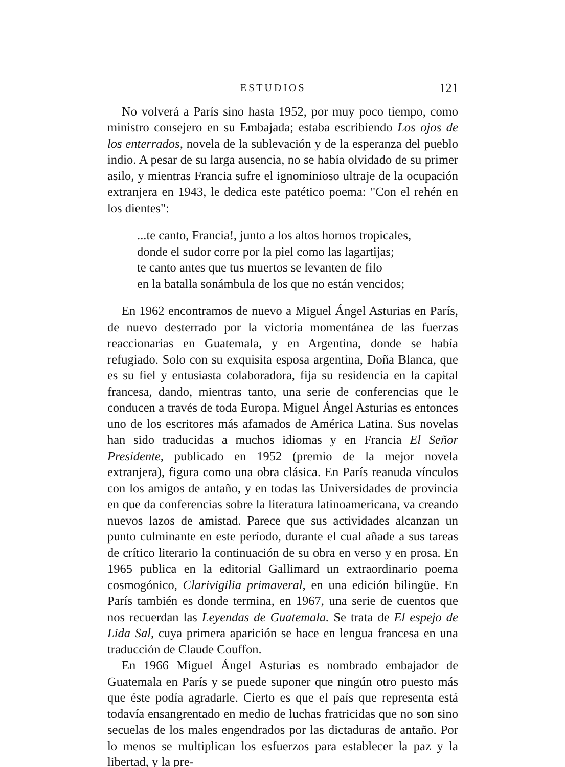ESTUDIOS 121
No volverá a París sino hasta 1952, por muy poco tiempo, como ministro consejero en su Embajada; estaba escribiendo Los ojos de los enterrados, novela de la sublevación y de la esperanza del pueblo indio. A pesar de su larga ausencia, no se había olvidado de su primer asilo, y mientras Francia sufre el ignominioso ultraje de la ocupación extranjera en 1943, le dedica este patético poema: "Con el rehén en los dientes":
...te canto, Francia!, junto a los altos hornos tropicales,
donde el sudor corre por la piel como las lagartijas;
te canto antes que tus muertos se levanten de filo
en la batalla sonámbula de los que no están vencidos;
En 1962 encontramos de nuevo a Miguel Ángel Asturias en París, de nuevo desterrado por la victoria momentánea de las fuerzas reaccionarias en Guatemala, y en Argentina, donde se había refugiado. Solo con su exquisita esposa argentina, Doña Blanca, que es su fiel y entusiasta colaboradora, fija su residencia en la capital francesa, dando, mientras tanto, una serie de conferencias que le conducen a través de toda Europa. Miguel Ángel Asturias es entonces uno de los escritores más afamados de América Latina. Sus novelas han sido traducidas a muchos idiomas y en Francia El Señor Presidente, publicado en 1952 (premio de la mejor novela extranjera), figura como una obra clásica. En París reanuda vínculos con los amigos de antaño, y en todas las Universidades de provincia en que da conferencias sobre la literatura latinoamericana, va creando nuevos lazos de amistad. Parece que sus actividades alcanzan un punto culminante en este período, durante el cual añade a sus tareas de crítico literario la continuación de su obra en verso y en prosa. En 1965 publica en la editorial Gallimard un extraordinario poema cosmogónico, Clarivigilia primaveral, en una edición bilingüe. En París también es donde termina, en 1967, una serie de cuentos que nos recuerdan las Leyendas de Guatemala. Se trata de El espejo de Lida Sal, cuya primera aparición se hace en lengua francesa en una traducción de Claude Couffon.
En 1966 Miguel Ángel Asturias es nombrado embajador de Guatemala en París y se puede suponer que ningún otro puesto más que éste podía agradarle. Cierto es que el país que representa está todavía ensangrentado en medio de luchas fratricidas que no son sino secuelas de los males engendrados por las dictaduras de antaño. Por lo menos se multiplican los esfuerzos para establecer la paz y la libertad, y la pre-